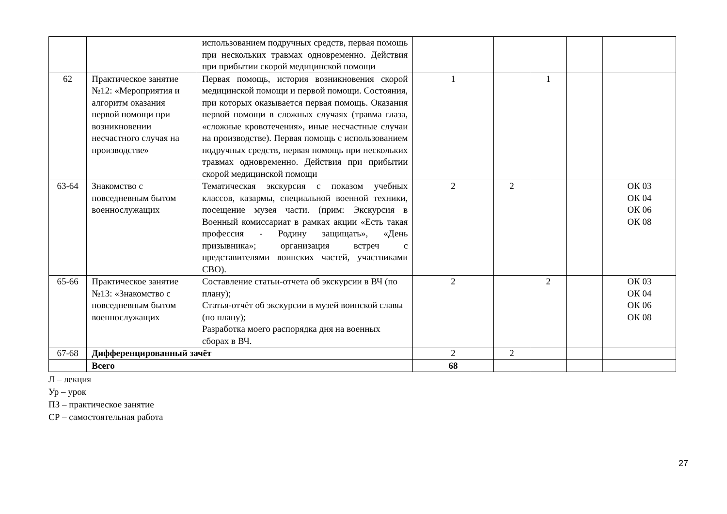| | | использованием подручных средств, первая помощь при нескольких травмах одновременно. Действия при прибытии скорой медицинской помощи | | | | | |
| 62 | Практическое занятие №12: «Мероприятия и алгоритм оказания первой помощи при возникновении несчастного случая на производстве» | Первая помощь, история возникновения скорой медицинской помощи и первой помощи. Состояния, при которых оказывается первая помощь. Оказания первой помощи в сложных случаях (травма глаза, «сложные кровотечения», иные несчастные случаи на производстве). Первая помощь с использованием подручных средств, первая помощь при нескольких травмах одновременно. Действия при прибытии скорой медицинской помощи | 1 | | 1 | | |
| 63-64 | Знакомство с повседневным бытом военнослужащих | Тематическая экскурсия с показом учебных классов, казармы, специальной военной техники, посещение музея части. (прим: Экскурсия в Военный комиссариат в рамках акции «Есть такая профессия - Родину защищать», «День призывника»; организация встреч с представителями воинских частей, участниками СВО). | 2 | 2 | | | ОК 03 ОК 04 ОК 06 ОК 08 |
| 65-66 | Практическое занятие №13: «Знакомство с повседневным бытом военнослужащих | Составление статьи-отчета об экскурсии в ВЧ (по плану); Статья-отчёт об экскурсии в музей воинской славы (по плану); Разработка моего распорядка дня на военных сборах в ВЧ. | 2 | | 2 | | ОК 03 ОК 04 ОК 06 ОК 08 |
| 67-68 | Дифференцированный зачёт | | 2 | 2 | | | |
| | Всего | | 68 | | | | |
Л – лекция
Ур – урок
ПЗ – практическое занятие
СР – самостоятельная работа
27